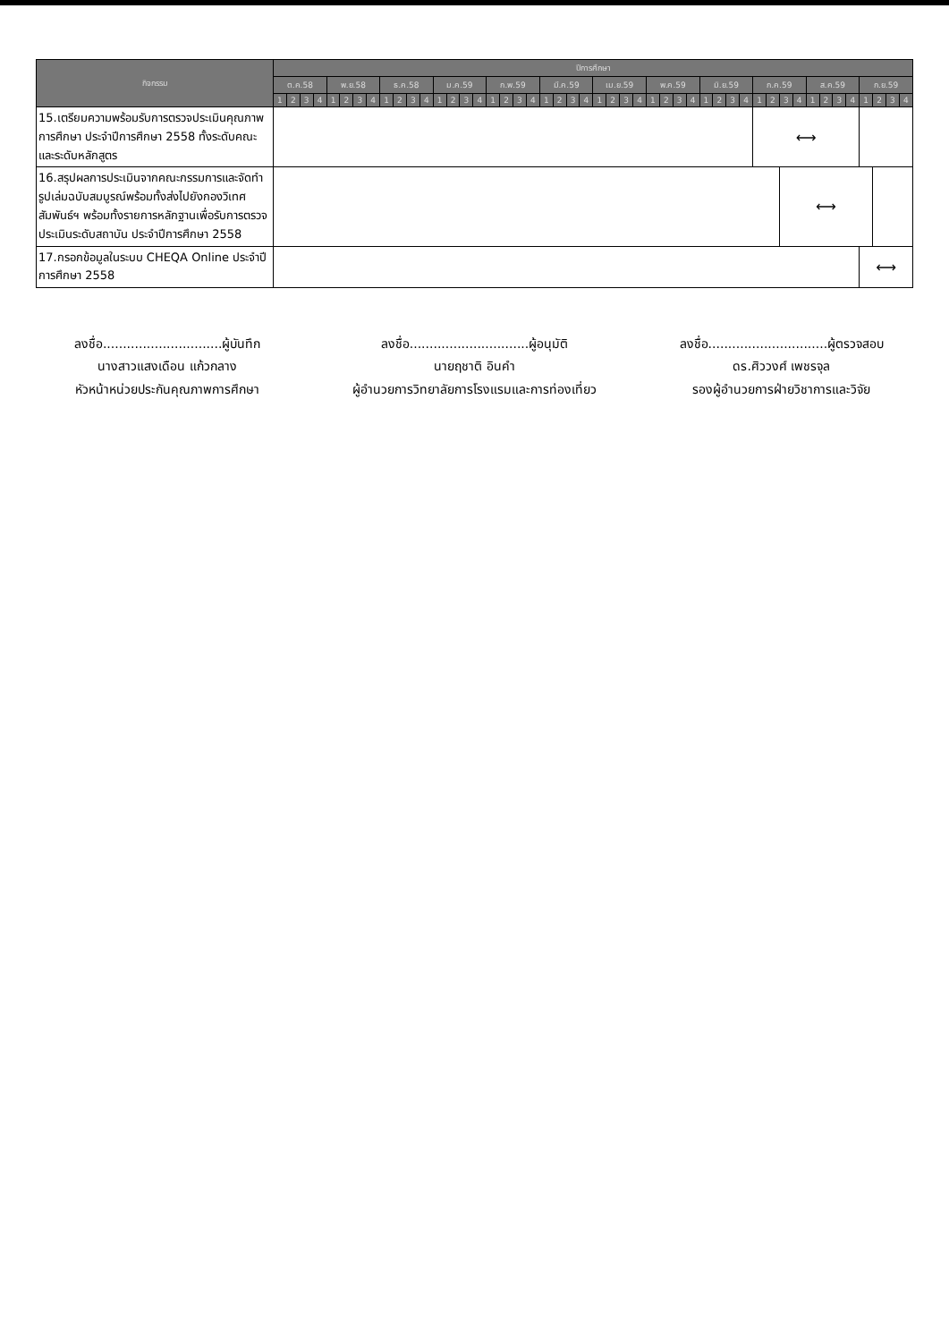| กิจกรรม | ปีการศึกษา | | | | | | | | | | | | | | | | | | | | | | | | | | | | | | | | | | | | | | | | | | | | | | | |
| --- | --- | --- | --- | --- | --- | --- | --- | --- | --- | --- | --- | --- | --- | --- | --- | --- | --- | --- | --- | --- | --- | --- | --- | --- | --- | --- | --- | --- | --- | --- | --- | --- | --- | --- | --- | --- | --- | --- | --- | --- | --- | --- | --- | --- | --- | --- | --- | --- |
| | ต.ค.58 | | | | พ.ย.58 | | | | ธ.ค.58 | | | | ม.ค.59 | | | | ก.พ.59 | | | | มี.ค.59 | | | | เม.ย.59 | | | | พ.ค.59 | | | | มิ.ย.59 | | | | ก.ค.59 | | | | ส.ค.59 | | | | ก.ย.59 | | | |
| | 1 | 2 | 3 | 4 | 1 | 2 | 3 | 4 | 1 | 2 | 3 | 4 | 1 | 2 | 3 | 4 | 1 | 2 | 3 | 4 | 1 | 2 | 3 | 4 | 1 | 2 | 3 | 4 | 1 | 2 | 3 | 4 | 1 | 2 | 3 | 4 | 1 | 2 | 3 | 4 | 1 | 2 | 3 | 4 | 1 | 2 | 3 | 4 |
| 15.เตรียมความพร้อมรับการตรวจประเมินคุณภาพการศึกษา ประจำปีการศึกษา 2558 ทั้งระดับคณะและระดับหลักสูตร | | | | | | | | | | | | | | | | | | | | | | | | | | | | | | | | | | | | | ⟷ | | | | | | | | | | | |
| 16.สรุปผลการประเมินจากคณะกรรมการและจัดทำรูปเล่มฉบับสมบูรณ์พร้อมทั้งส่งไปยังกองวิเทศสัมพันธ์ฯ พร้อมทั้งรายการหลักฐานเพื่อรับการตรวจประเมินระดับสถาบัน ประจำปีการศึกษา 2558 | | | | | | | | | | | | | | | | | | | | | | | | | | | | | | | | | | | | | | | ⟷ | | | | | | | | | |
| 17.กรอกข้อมูลในระบบ CHEQA Online ประจำปีการศึกษา 2558 | | | | | | | | | | | | | | | | | | | | | | | | | | | | | | | | | | | | | | | | | | | | | ⟷ | | | |
ลงชื่อ..............................ผู้บันทึก
นางสาวแสงเดือน แก้วกลาง
หัวหน้าหน่วยประกันคุณภาพการศึกษา
ลงชื่อ..............................ผู้อนุมัติ
นายฤชาติ อินคำ
ผู้อำนวยการวิทยาลัยการโรงแรมและการท่องเที่ยว
ลงชื่อ..............................ผู้ตรวจสอบ
ดร.ศิววงศ์ เพชรจุล
รองผู้อำนวยการฝ่ายวิชาการและวิจัย